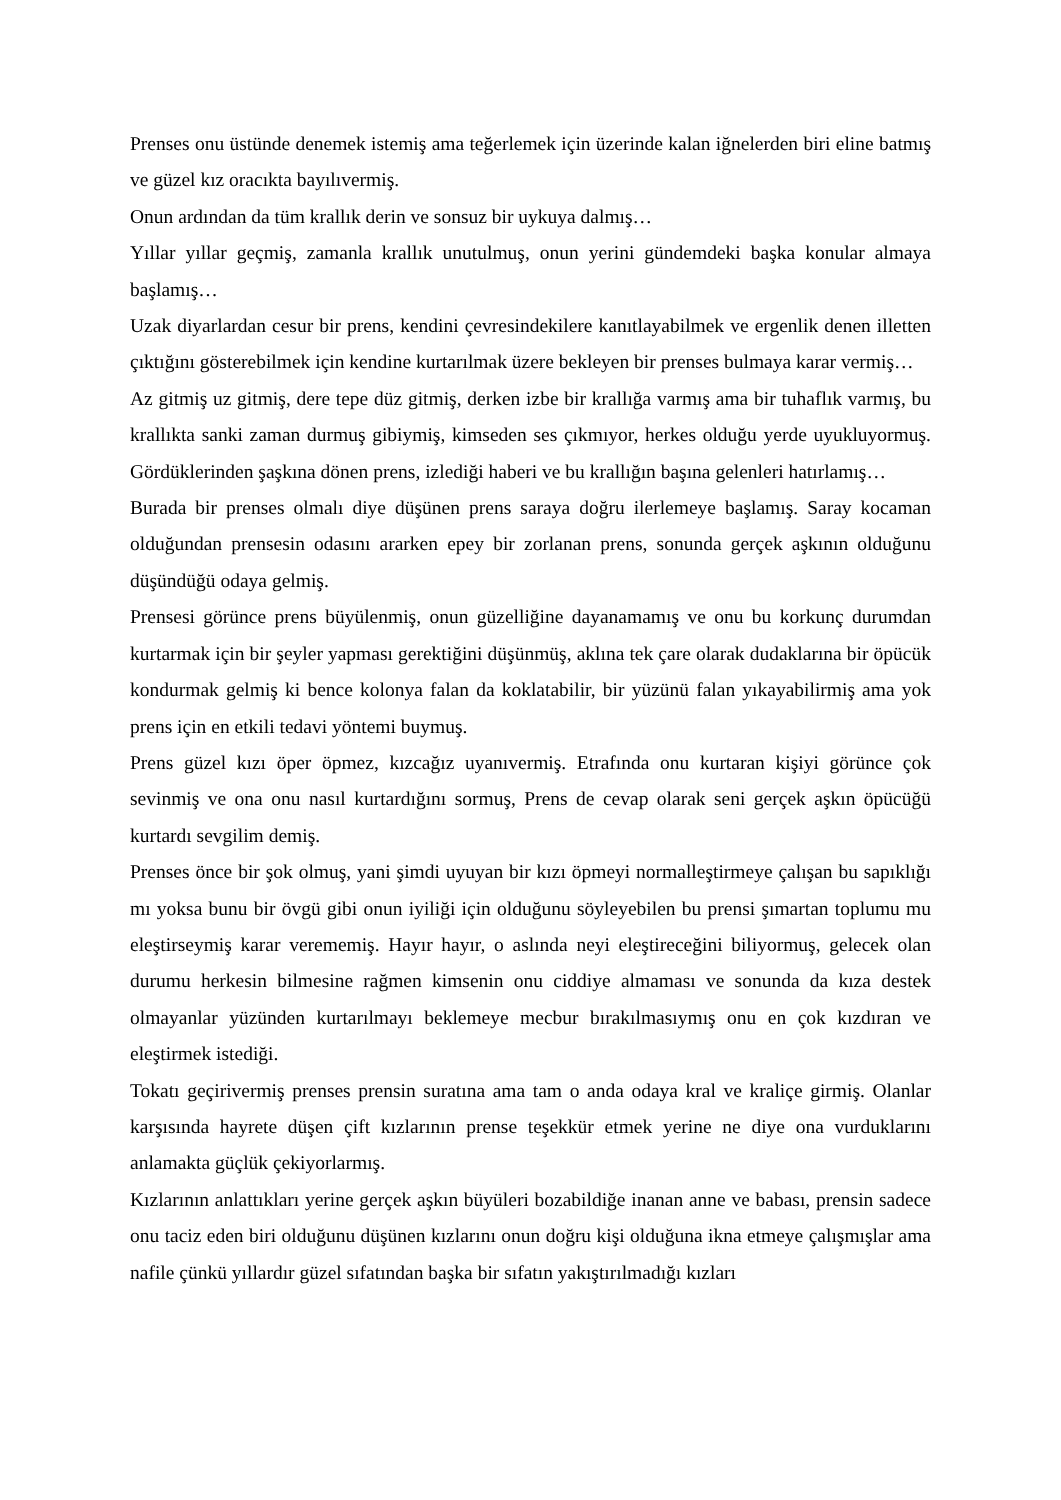Prenses onu üstünde denemek istemiş ama teğerlemek için üzerinde kalan iğnelerden biri eline batmış ve güzel kız oracıkta bayılıvermiş.
Onun ardından da tüm krallık derin ve sonsuz bir uykuya dalmış…
Yıllar yıllar geçmiş, zamanla krallık unutulmuş, onun yerini gündemdeki başka konular almaya başlamış…
Uzak diyarlardan cesur bir prens, kendini çevresindekilere kanıtlayabilmek ve ergenlik denen illetten çıktığını gösterebilmek için kendine kurtarılmak üzere bekleyen bir prenses bulmaya karar vermiş…
Az gitmiş uz gitmiş, dere tepe düz gitmiş, derken izbe bir krallığa varmış ama bir tuhaflık varmış, bu krallıkta sanki zaman durmuş gibiymiş, kimseden ses çıkmıyor, herkes olduğu yerde uyukluyormuş. Gördüklerinden şaşkına dönen prens, izlediği haberi ve bu krallığın başına gelenleri hatırlamış…
Burada bir prenses olmalı diye düşünen prens saraya doğru ilerlemeye başlamış. Saray kocaman olduğundan prensesin odasını ararken epey bir zorlanan prens, sonunda gerçek aşkının olduğunu düşündüğü odaya gelmiş.
Prensesi görünce prens büyülenmiş, onun güzelliğine dayanamamış ve onu bu korkunç durumdan kurtarmak için bir şeyler yapması gerektiğini düşünmüş, aklına tek çare olarak dudaklarına bir öpücük kondurmak gelmiş ki bence kolonya falan da koklatabilir, bir yüzünü falan yıkayabilirmiş ama yok prens için en etkili tedavi yöntemi buymuş.
Prens güzel kızı öper öpmez, kızcağız uyanıvermiş. Etrafında onu kurtaran kişiyi görünce çok sevinmiş ve ona onu nasıl kurtardığını sormuş, Prens de cevap olarak seni gerçek aşkın öpücüğü kurtardı sevgilim demiş.
Prenses önce bir şok olmuş, yani şimdi uyuyan bir kızı öpmeyi normalleştirmeye çalışan bu sapıklığı mı yoksa bunu bir övgü gibi onun iyiliği için olduğunu söyleyebilen bu prensi şımartan toplumu mu eleştirseymiş karar verememiş. Hayır hayır, o aslında neyi eleştireceğini biliyormuş, gelecek olan durumu herkesin bilmesine rağmen kimsenin onu ciddiye almaması ve sonunda da kıza destek olmayanlar yüzünden kurtarılmayı beklemeye mecbur bırakılmasıymış onu en çok kızdıran ve eleştirmek istediği.
Tokatı geçirivermiş prenses prensin suratına ama tam o anda odaya kral ve kraliçe girmiş. Olanlar karşısında hayrete düşen çift kızlarının prense teşekkür etmek yerine ne diye ona vurduklarını anlamakta güçlük çekiyorlarmış.
Kızlarının anlattıkları yerine gerçek aşkın büyüleri bozabildiğe inanan anne ve babası, prensin sadece onu taciz eden biri olduğunu düşünen kızlarını onun doğru kişi olduğuna ikna etmeye çalışmışlar ama nafile çünkü yıllardır güzel sıfatından başka bir sıfatın yakıştırılmadığı kızları